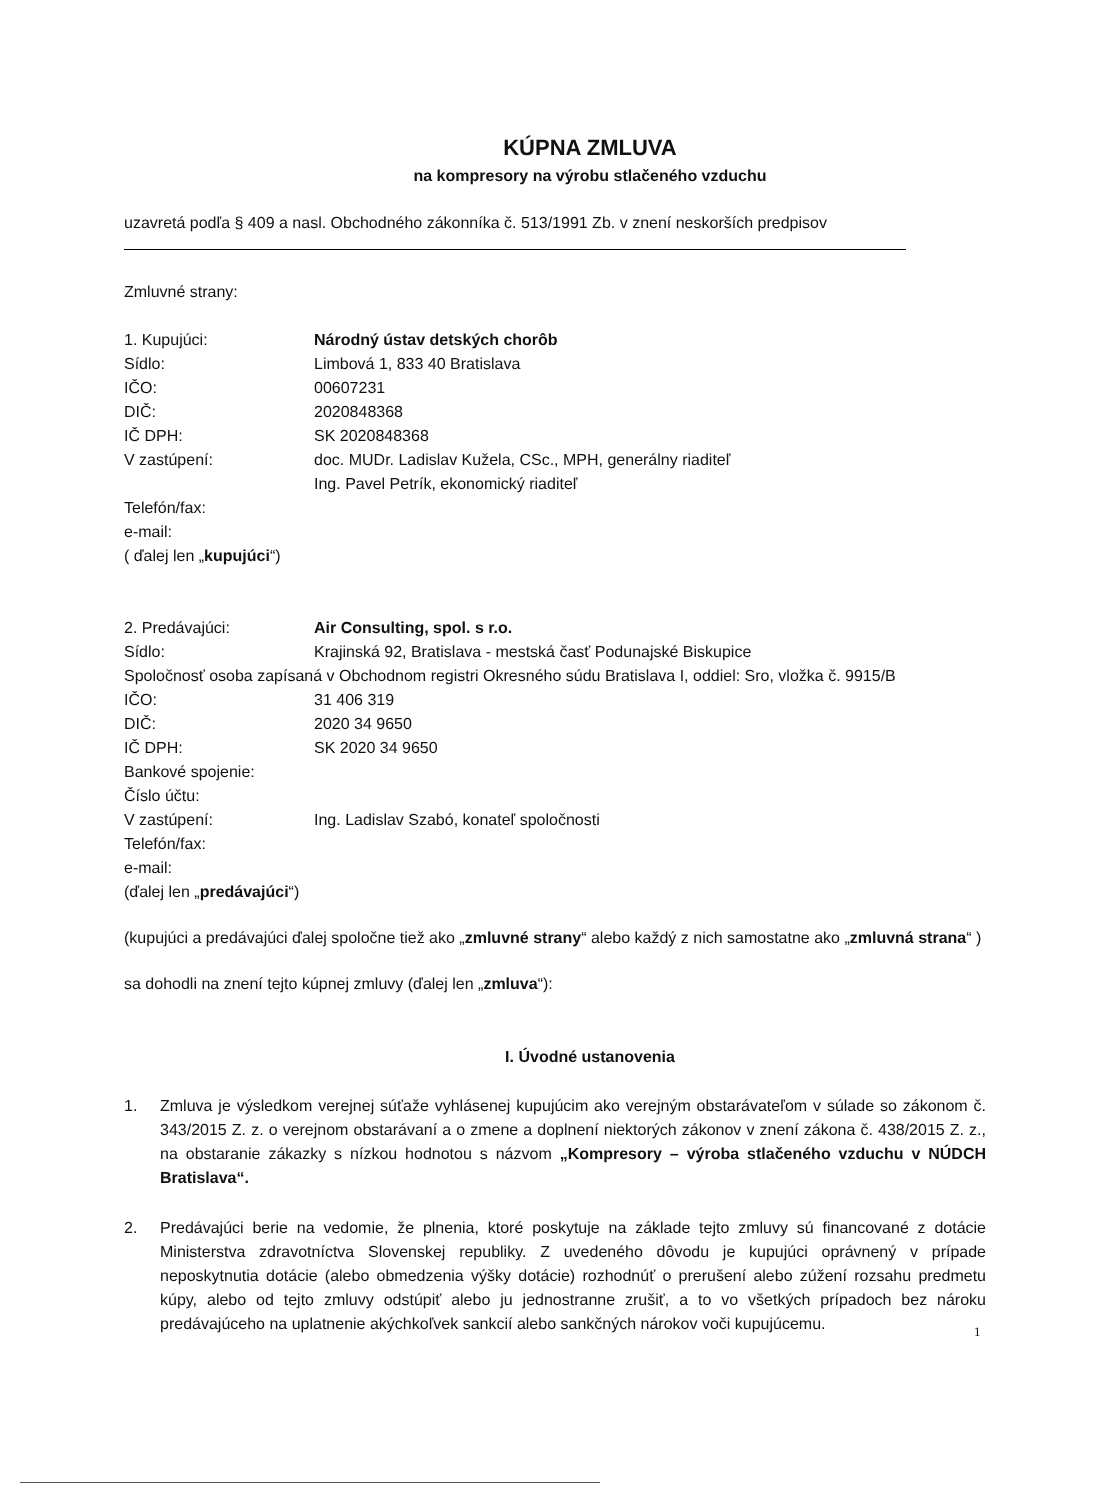KÚPNA ZMLUVA
na kompresory na výrobu stlačeného vzduchu
uzavretá podľa § 409 a nasl. Obchodného zákonníka č. 513/1991 Zb. v znení neskorších predpisov
Zmluvné strany:
| 1. Kupujúci: | Národný ústav detských chorôb |
| Sídlo: | Limbová 1, 833 40 Bratislava |
| IČO: | 00607231 |
| DIČ: | 2020848368 |
| IČ DPH: | SK 2020848368 |
| V zastúpení: | doc. MUDr. Ladislav Kužela, CSc., MPH, generálny riaditeľ Ing. Pavel Petrík, ekonomický riaditeľ |
| Telefón/fax: | |
| e-mail: | |
| ( ďalej len „ kupujúci “) | |
| 2. Predávajúci: | Air Consulting, spol. s r.o. |
| Sídlo: | Krajinská 92, Bratislava - mestská časť Podunajské Biskupice |
| Spoločnosť osoba zapísaná v Obchodnom registri Okresného súdu Bratislava I, oddiel: Sro, vložka č. 9915/B | |
| IČO: | 31 406 319 |
| DIČ: | 2020 34 9650 |
| IČ DPH: | SK 2020 34 9650 |
| Bankové spojenie: | |
| Číslo účtu: | |
| V zastúpení: | Ing. Ladislav Szabó, konateľ spoločnosti |
| Telefón/fax: | |
| e-mail: | |
| (ďalej len „ predávajúci “) | |
(kupujúci a predávajúci ďalej spoločne tiež ako „zmluvné strany“ alebo každý z nich samostatne ako „zmluvná strana“ )
sa dohodli na znení tejto kúpnej zmluvy (ďalej len „zmluva“):
I. Úvodné ustanovenia
1. Zmluva je výsledkom verejnej súťaže vyhlásenej kupujúcim ako verejným obstarávateľom v súlade so zákonom č. 343/2015 Z. z. o verejnom obstarávaní a o zmene a doplnení niektorých zákonov v znení zákona č. 438/2015 Z. z., na obstaranie zákazky s nízkou hodnotou s názvom „Kompresory – výroba stlačeného vzduchu v NÚDCH Bratislava“.
2. Predávajúci berie na vedomie, že plnenia, ktoré poskytuje na základe tejto zmluvy sú financované z dotácie Ministerstva zdravotníctva Slovenskej republiky. Z uvedeného dôvodu je kupujúci oprávnený v prípade neposkytnutia dotácie (alebo obmedzenia výšky dotácie) rozhodnúť o prerušení alebo zúžení rozsahu predmetu kúpy, alebo od tejto zmluvy odstúpiť alebo ju jednostranne zrušiť, a to vo všetkých prípadoch bez nároku predávajúceho na uplatnenie akýchkoľvek sankcií alebo sankčných nárokov voči kupujúcemu.
1